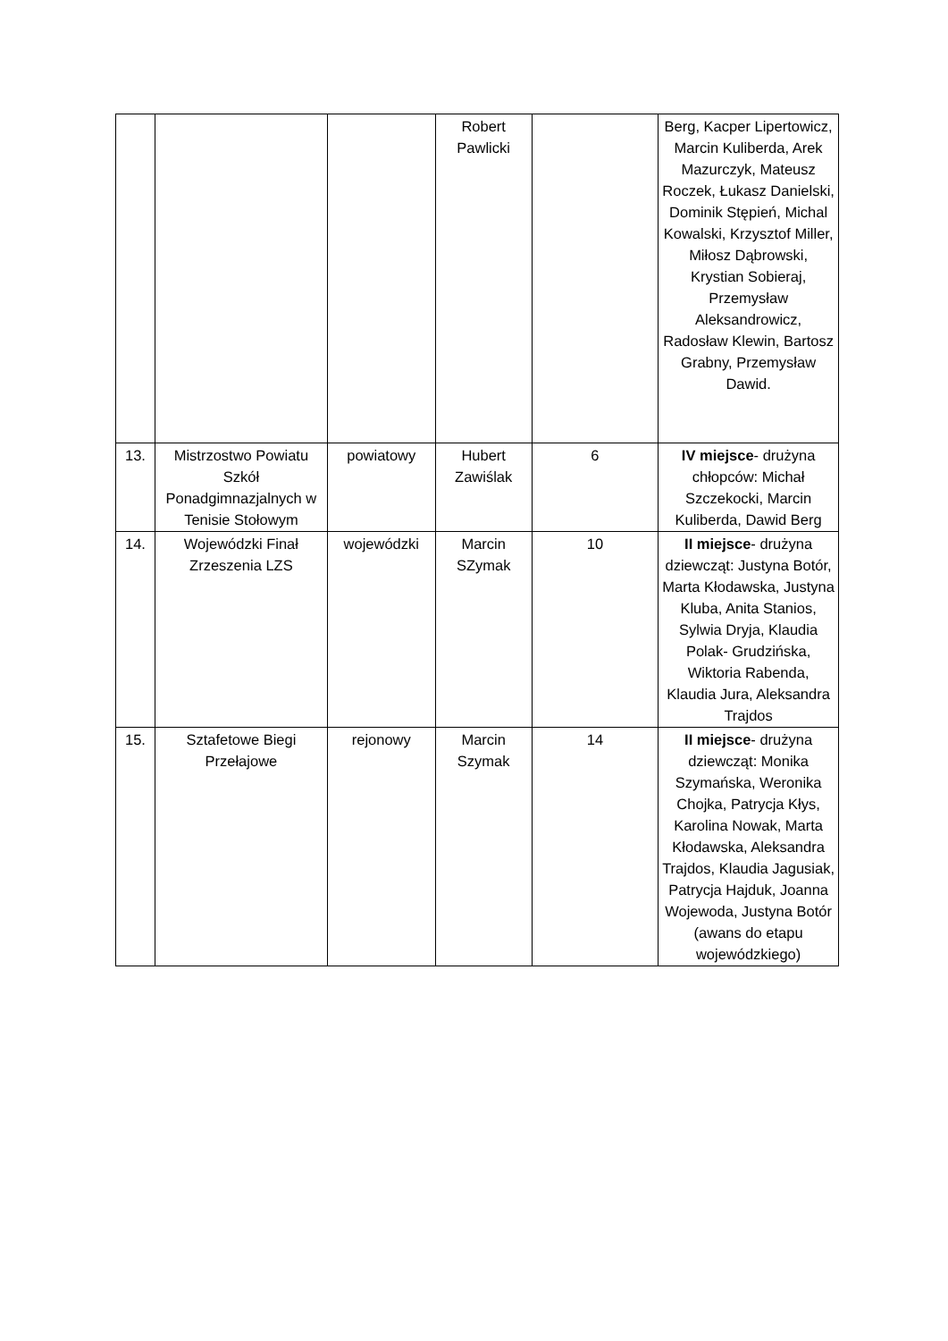| | | | Robert Pawlicki | | Berg, Kacper Lipertowicz, Marcin Kuliberda, Arek Mazurczyk, Mateusz Roczek, Łukasz Danielski, Dominik Stępień, Michal Kowalski, Krzysztof Miller, Miłosz Dąbrowski, Krystian Sobieraj, Przemysław Aleksandrowicz, Radosław Klewin, Bartosz Grabny, Przemysław Dawid. |
| 13. | Mistrzostwo Powiatu Szkół Ponadgimnazjalnych w Tenisie Stołowym | powiatowy | Hubert Zawiślak | 6 | IV miejsce - drużyna chłopców: Michał Szczekocki, Marcin Kuliberda, Dawid Berg |
| 14. | Wojewódzki Finał Zrzeszenia LZS | wojewódzki | Marcin SZymak | 10 | II miejsce - drużyna dziewcząt: Justyna Botór, Marta Kłodawska, Justyna Kluba, Anita Stanios, Sylwia Dryja, Klaudia Polak- Grudzińska, Wiktoria Rabenda, Klaudia Jura, Aleksandra Trajdos |
| 15. | Sztafetowe Biegi Przełajowe | rejonowy | Marcin Szymak | 14 | II miejsce - drużyna dziewcząt: Monika Szymańska, Weronika Chojka, Patrycja Kłys, Karolina Nowak, Marta Kłodawska, Aleksandra Trajdos, Klaudia Jagusiak, Patrycja Hajduk, Joanna Wojewoda, Justyna Botór (awans do etapu wojewódzkiego) |